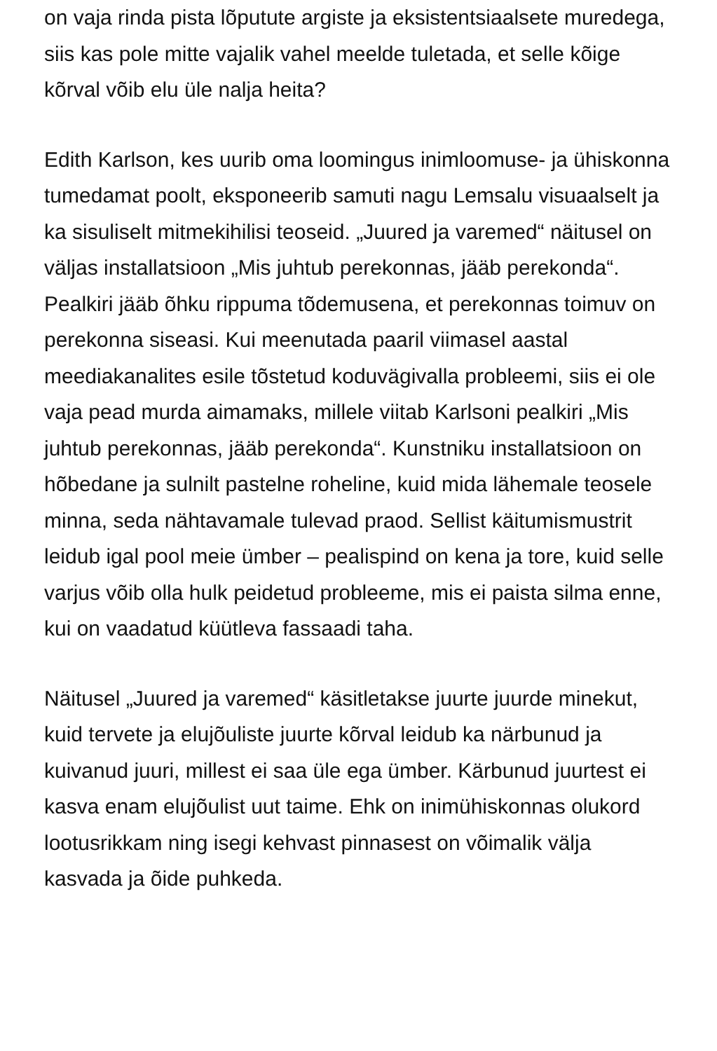on vaja rinda pista lõputute argiste ja eksistentsiaalsete muredega, siis kas pole mitte vajalik vahel meelde tuletada, et selle kõige kõrval võib elu üle nalja heita?
Edith Karlson, kes uurib oma loomingus inimloomuse- ja ühiskonna tumedamat poolt, eksponeerib samuti nagu Lemsalu visuaalselt ja ka sisuliselt mitmekihilisi teoseid. „Juured ja varemed“ näitusel on väljas installatsioon „Mis juhtub perekonnas, jääb perekonda“. Pealkiri jääb õhku rippuma tõdemusena, et perekonnas toimuv on perekonna siseasi. Kui meenutada paaril viimasel aastal meediakanalites esile tõstetud koduvägivalla probleemi, siis ei ole vaja pead murda aimamaks, millele viitab Karlsoni pealkiri „Mis juhtub perekonnas, jääb perekonda“. Kunstniku installatsioon on hõbedane ja sulnilt pastelne roheline, kuid mida lähemale teosele minna, seda nähtavamale tulevad praod. Sellist käitumismustrit leidub igal pool meie ümber – pealispind on kena ja tore, kuid selle varjus võib olla hulk peidetud probleeme, mis ei paista silma enne, kui on vaadatud küütleva fassaadi taha.
Näitusel „Juured ja varemed“ käsitletakse juurte juurde minekut, kuid tervete ja elujõuliste juurte kõrval leidub ka närbunud ja kuivanud juuri, millest ei saa üle ega ümber. Kärbunud juurtest ei kasva enam elujõulist uut taime. Ehk on inimühiskonnas olukord lootusrikkam ning isegi kehvast pinnasest on võimalik välja kasvada ja õide puhkeda.